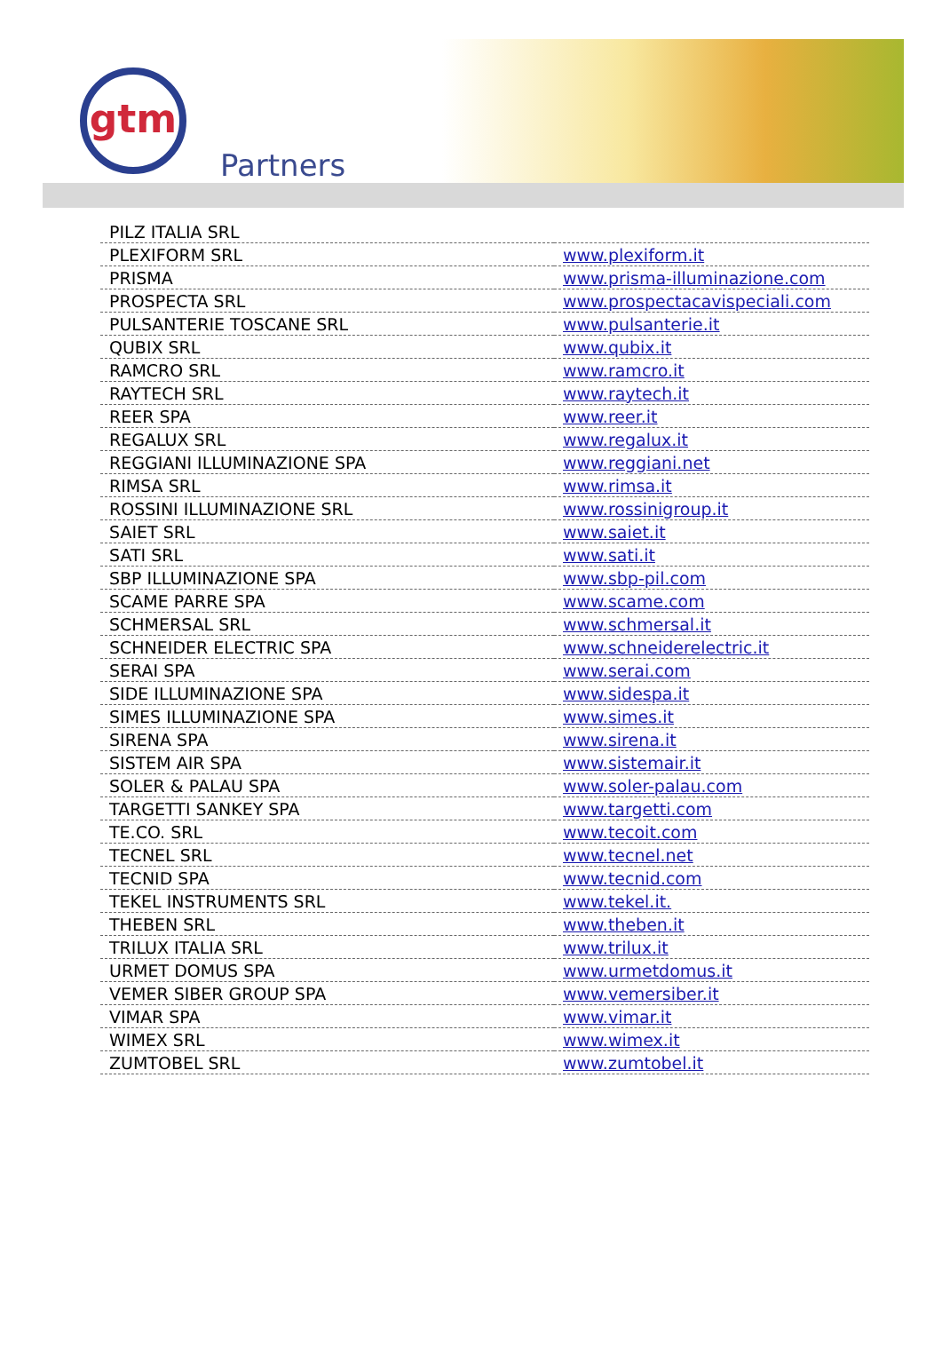gtm
Partners
| PILZ ITALIA SRL | |
| PLEXIFORM SRL | www.plexiform.it |
| PRISMA | www.prisma-illuminazione.com |
| PROSPECTA SRL | www.prospectacavispeciali.com |
| PULSANTERIE TOSCANE SRL | www.pulsanterie.it |
| QUBIX SRL | www.qubix.it |
| RAMCRO SRL | www.ramcro.it |
| RAYTECH SRL | www.raytech.it |
| REER SPA | www.reer.it |
| REGALUX SRL | www.regalux.it |
| REGGIANI ILLUMINAZIONE SPA | www.reggiani.net |
| RIMSA SRL | www.rimsa.it |
| ROSSINI ILLUMINAZIONE SRL | www.rossinigroup.it |
| SAIET SRL | www.saiet.it |
| SATI SRL | www.sati.it |
| SBP ILLUMINAZIONE SPA | www.sbp-pil.com |
| SCAME PARRE SPA | www.scame.com |
| SCHMERSAL SRL | www.schmersal.it |
| SCHNEIDER ELECTRIC SPA | www.schneiderelectric.it |
| SERAI SPA | www.serai.com |
| SIDE ILLUMINAZIONE SPA | www.sidespa.it |
| SIMES ILLUMINAZIONE SPA | www.simes.it |
| SIRENA SPA | www.sirena.it |
| SISTEM AIR SPA | www.sistemair.it |
| SOLER & PALAU SPA | www.soler-palau.com |
| TARGETTI SANKEY SPA | www.targetti.com |
| TE.CO. SRL | www.tecoit.com |
| TECNEL SRL | www.tecnel.net |
| TECNID SPA | www.tecnid.com |
| TEKEL INSTRUMENTS SRL | www.tekel.it. |
| THEBEN SRL | www.theben.it |
| TRILUX ITALIA SRL | www.trilux.it |
| URMET DOMUS SPA | www.urmetdomus.it |
| VEMER SIBER GROUP SPA | www.vemersiber.it |
| VIMAR SPA | www.vimar.it |
| WIMEX SRL | www.wimex.it |
| ZUMTOBEL SRL | www.zumtobel.it |